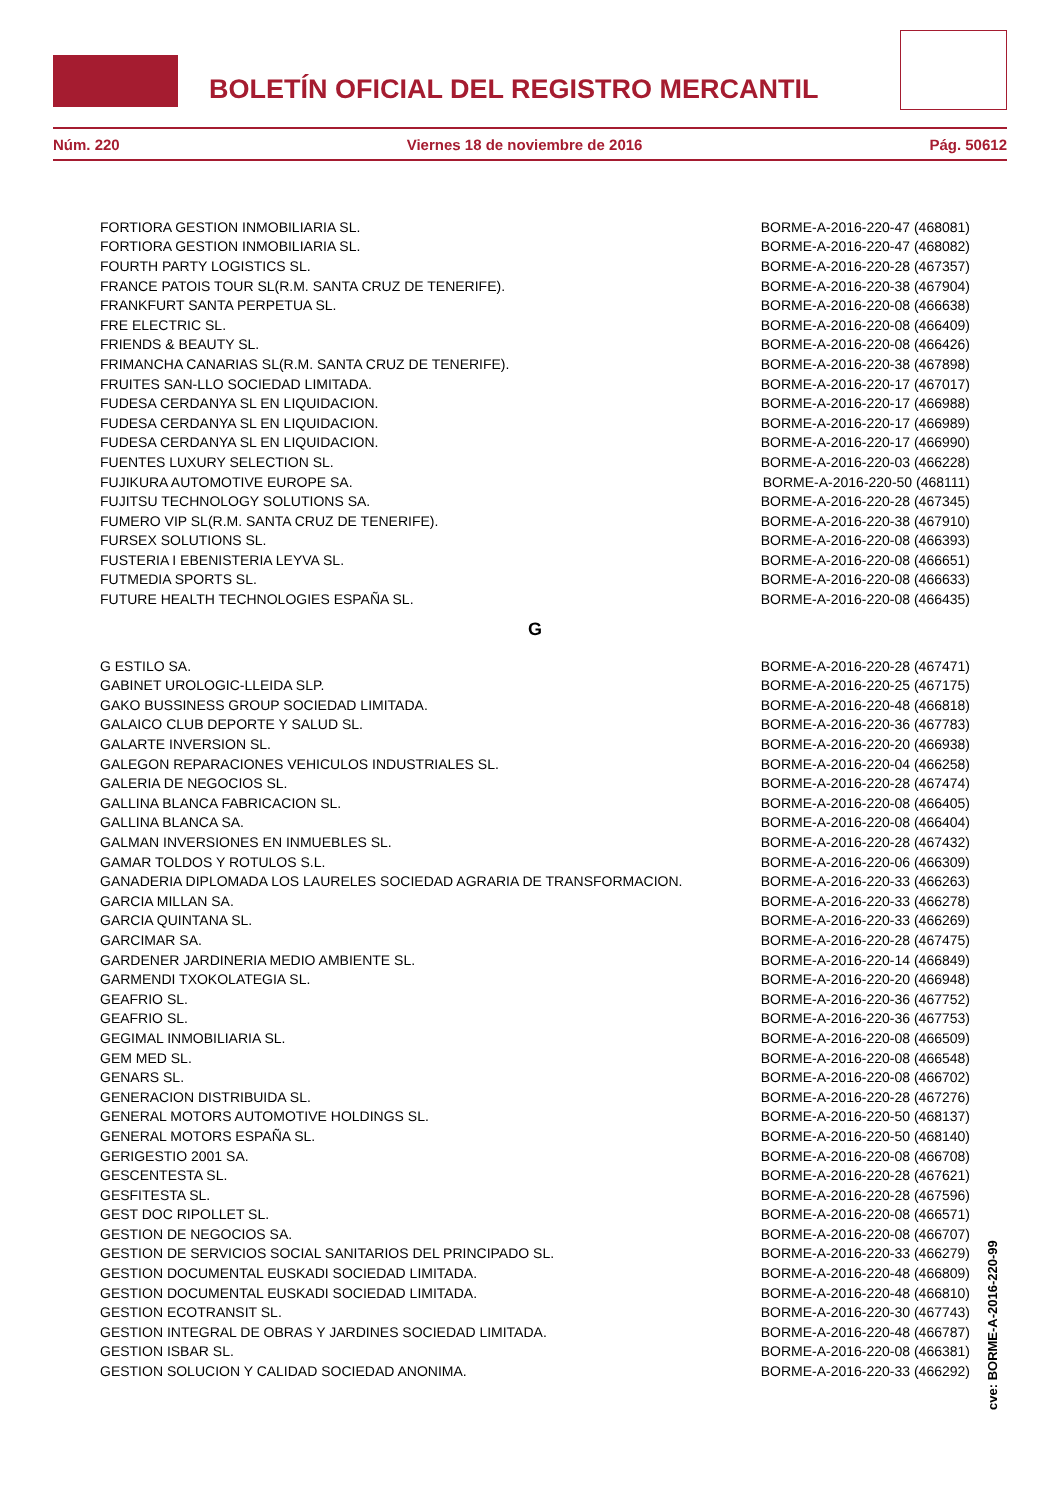BOLETÍN OFICIAL DEL REGISTRO MERCANTIL
Núm. 220 Viernes 18 de noviembre de 2016 Pág. 50612
| FORTIORA GESTION INMOBILIARIA SL. | BORME-A-2016-220-47 (468081) |
| FORTIORA GESTION INMOBILIARIA SL. | BORME-A-2016-220-47 (468082) |
| FOURTH PARTY LOGISTICS SL. | BORME-A-2016-220-28 (467357) |
| FRANCE PATOIS TOUR SL(R.M. SANTA CRUZ DE TENERIFE). | BORME-A-2016-220-38 (467904) |
| FRANKFURT SANTA PERPETUA SL. | BORME-A-2016-220-08 (466638) |
| FRE ELECTRIC SL. | BORME-A-2016-220-08 (466409) |
| FRIENDS & BEAUTY SL. | BORME-A-2016-220-08 (466426) |
| FRIMANCHA CANARIAS SL(R.M. SANTA CRUZ DE TENERIFE). | BORME-A-2016-220-38 (467898) |
| FRUITES SAN-LLO SOCIEDAD LIMITADA. | BORME-A-2016-220-17 (467017) |
| FUDESA CERDANYA SL EN LIQUIDACION. | BORME-A-2016-220-17 (466988) |
| FUDESA CERDANYA SL EN LIQUIDACION. | BORME-A-2016-220-17 (466989) |
| FUDESA CERDANYA SL EN LIQUIDACION. | BORME-A-2016-220-17 (466990) |
| FUENTES LUXURY SELECTION SL. | BORME-A-2016-220-03 (466228) |
| FUJIKURA AUTOMOTIVE EUROPE SA. | BORME-A-2016-220-50 (468111) |
| FUJITSU TECHNOLOGY SOLUTIONS SA. | BORME-A-2016-220-28 (467345) |
| FUMERO VIP SL(R.M. SANTA CRUZ DE TENERIFE). | BORME-A-2016-220-38 (467910) |
| FURSEX SOLUTIONS SL. | BORME-A-2016-220-08 (466393) |
| FUSTERIA I EBENISTERIA LEYVA SL. | BORME-A-2016-220-08 (466651) |
| FUTMEDIA SPORTS SL. | BORME-A-2016-220-08 (466633) |
| FUTURE HEALTH TECHNOLOGIES ESPAÑA SL. | BORME-A-2016-220-08 (466435) |
G
| G ESTILO SA. | BORME-A-2016-220-28 (467471) |
| GABINET UROLOGIC-LLEIDA SLP. | BORME-A-2016-220-25 (467175) |
| GAKO BUSSINESS GROUP SOCIEDAD LIMITADA. | BORME-A-2016-220-48 (466818) |
| GALAICO CLUB DEPORTE Y SALUD SL. | BORME-A-2016-220-36 (467783) |
| GALARTE INVERSION SL. | BORME-A-2016-220-20 (466938) |
| GALEGON REPARACIONES VEHICULOS INDUSTRIALES SL. | BORME-A-2016-220-04 (466258) |
| GALERIA DE NEGOCIOS SL. | BORME-A-2016-220-28 (467474) |
| GALLINA BLANCA FABRICACION SL. | BORME-A-2016-220-08 (466405) |
| GALLINA BLANCA SA. | BORME-A-2016-220-08 (466404) |
| GALMAN INVERSIONES EN INMUEBLES SL. | BORME-A-2016-220-28 (467432) |
| GAMAR TOLDOS Y ROTULOS S.L. | BORME-A-2016-220-06 (466309) |
| GANADERIA DIPLOMADA LOS LAURELES SOCIEDAD AGRARIA DE TRANSFORMACION. | BORME-A-2016-220-33 (466263) |
| GARCIA MILLAN SA. | BORME-A-2016-220-33 (466278) |
| GARCIA QUINTANA SL. | BORME-A-2016-220-33 (466269) |
| GARCIMAR SA. | BORME-A-2016-220-28 (467475) |
| GARDENER JARDINERIA MEDIO AMBIENTE SL. | BORME-A-2016-220-14 (466849) |
| GARMENDI TXOKOLATEGIA SL. | BORME-A-2016-220-20 (466948) |
| GEAFRIO SL. | BORME-A-2016-220-36 (467752) |
| GEAFRIO SL. | BORME-A-2016-220-36 (467753) |
| GEGIMAL INMOBILIARIA SL. | BORME-A-2016-220-08 (466509) |
| GEM MED SL. | BORME-A-2016-220-08 (466548) |
| GENARS SL. | BORME-A-2016-220-08 (466702) |
| GENERACION DISTRIBUIDA SL. | BORME-A-2016-220-28 (467276) |
| GENERAL MOTORS AUTOMOTIVE HOLDINGS SL. | BORME-A-2016-220-50 (468137) |
| GENERAL MOTORS ESPAÑA SL. | BORME-A-2016-220-50 (468140) |
| GERIGESTIO 2001 SA. | BORME-A-2016-220-08 (466708) |
| GESCENTESTA SL. | BORME-A-2016-220-28 (467621) |
| GESFITESTA SL. | BORME-A-2016-220-28 (467596) |
| GEST DOC RIPOLLET SL. | BORME-A-2016-220-08 (466571) |
| GESTION DE NEGOCIOS SA. | BORME-A-2016-220-08 (466707) |
| GESTION DE SERVICIOS SOCIAL SANITARIOS DEL PRINCIPADO SL. | BORME-A-2016-220-33 (466279) |
| GESTION DOCUMENTAL EUSKADI SOCIEDAD LIMITADA. | BORME-A-2016-220-48 (466809) |
| GESTION DOCUMENTAL EUSKADI SOCIEDAD LIMITADA. | BORME-A-2016-220-48 (466810) |
| GESTION ECOTRANSIT SL. | BORME-A-2016-220-30 (467743) |
| GESTION INTEGRAL DE OBRAS Y JARDINES SOCIEDAD LIMITADA. | BORME-A-2016-220-48 (466787) |
| GESTION ISBAR SL. | BORME-A-2016-220-08 (466381) |
| GESTION SOLUCION Y CALIDAD SOCIEDAD ANONIMA. | BORME-A-2016-220-33 (466292) |
cve: BORME-A-2016-220-99